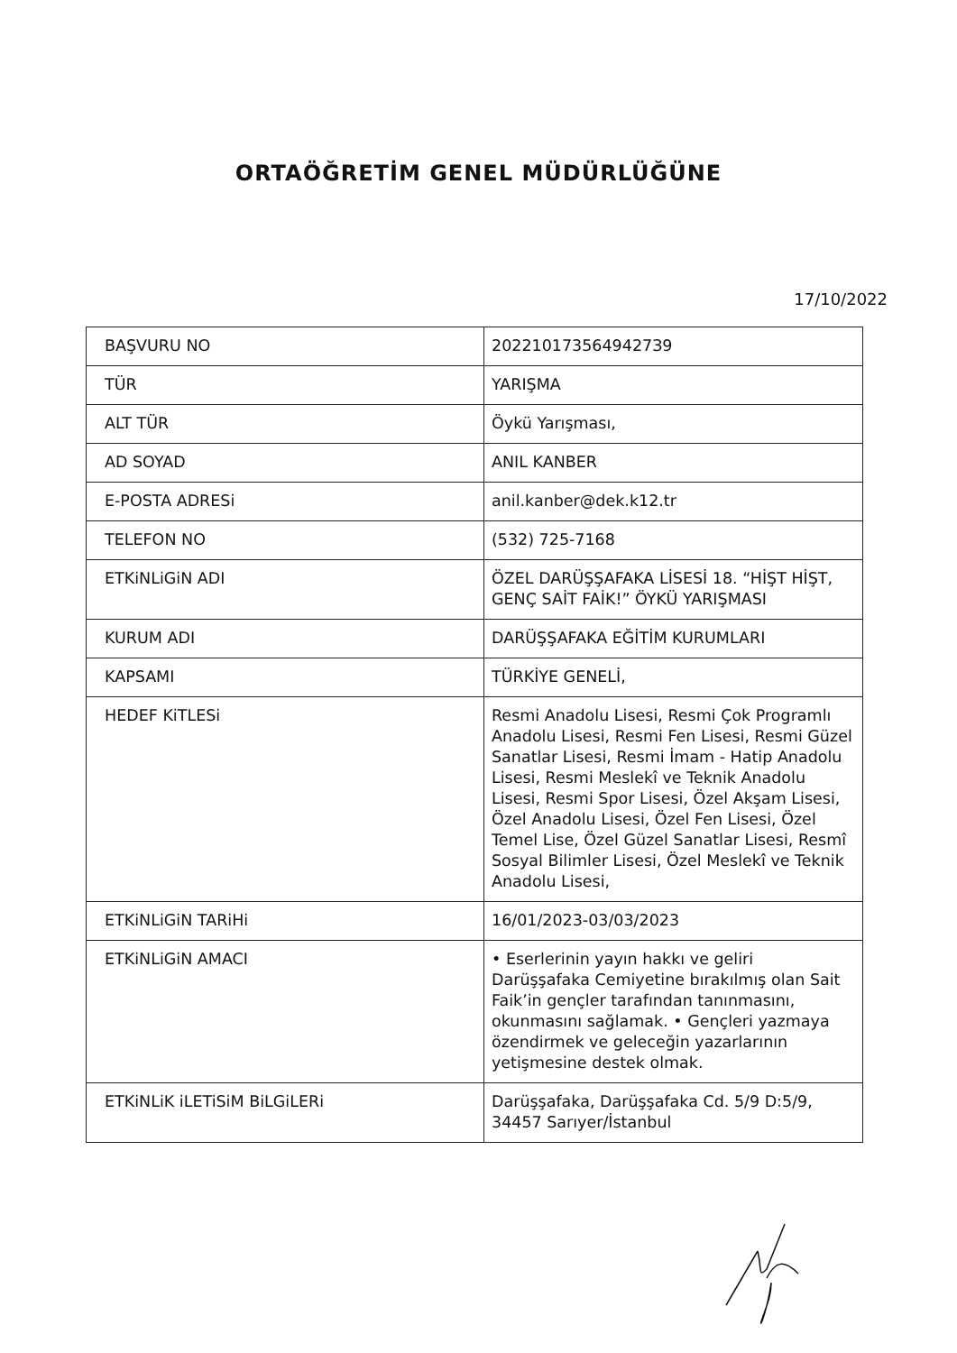ORTAÖĞRETİM GENEL MÜDÜRLÜĞÜNE
17/10/2022
| BAŞVURU NO | 2022101735649427З9 |
| TÜR | YARIŞMA |
| ALT TÜR | Öykü Yarışması, |
| AD SOYAD | ANIL KANBER |
| E-POSTA ADRESi | anil.kanber@dek.k12.tr |
| TELEFON NO | (532) 725-7168 |
| ETKiNLiGiN ADI | ÖZEL DARÜŞŞAFAKA LİSESİ 18. “HİŞT HİŞT, GENÇ SAİT FAİK!” ÖYKÜ YARIŞMASI |
| KURUM ADI | DARÜŞŞAFAKA EĞİTİM KURUMLARI |
| KAPSAMI | TÜRKİYE GENELİ, |
| HEDEF KiTLESi | Resmi Anadolu Lisesi, Resmi Çok Programlı Anadolu Lisesi, Resmi Fen Lisesi, Resmi Güzel Sanatlar Lisesi, Resmi İmam - Hatip Anadolu Lisesi, Resmi Meslekî ve Teknik Anadolu Lisesi, Resmi Spor Lisesi, Özel Akşam Lisesi, Özel Anadolu Lisesi, Özel Fen Lisesi, Özel Temel Lise, Özel Güzel Sanatlar Lisesi, Resmî Sosyal Bilimler Lisesi, Özel Meslekî ve Teknik Anadolu Lisesi, |
| ETKiNLiGiN TARiHi | 16/01/2023-03/03/2023 |
| ETKiNLiGiN AMACI | • Eserlerinin yayın hakkı ve geliri Darüşşafaka Cemiyetine bırakılmış olan Sait Faik’in gençler tarafından tanınmasını, okunmasını sağlamak. • Gençleri yazmaya özendirmek ve geleceğin yazarlarının yetişmesine destek olmak. |
| ETKiNLiK iLETiSiM BiLGiLERi | Darüşşafaka, Darüşşafaka Cd. 5/9 D:5/9, 34457 Sarıyer/İstanbul |